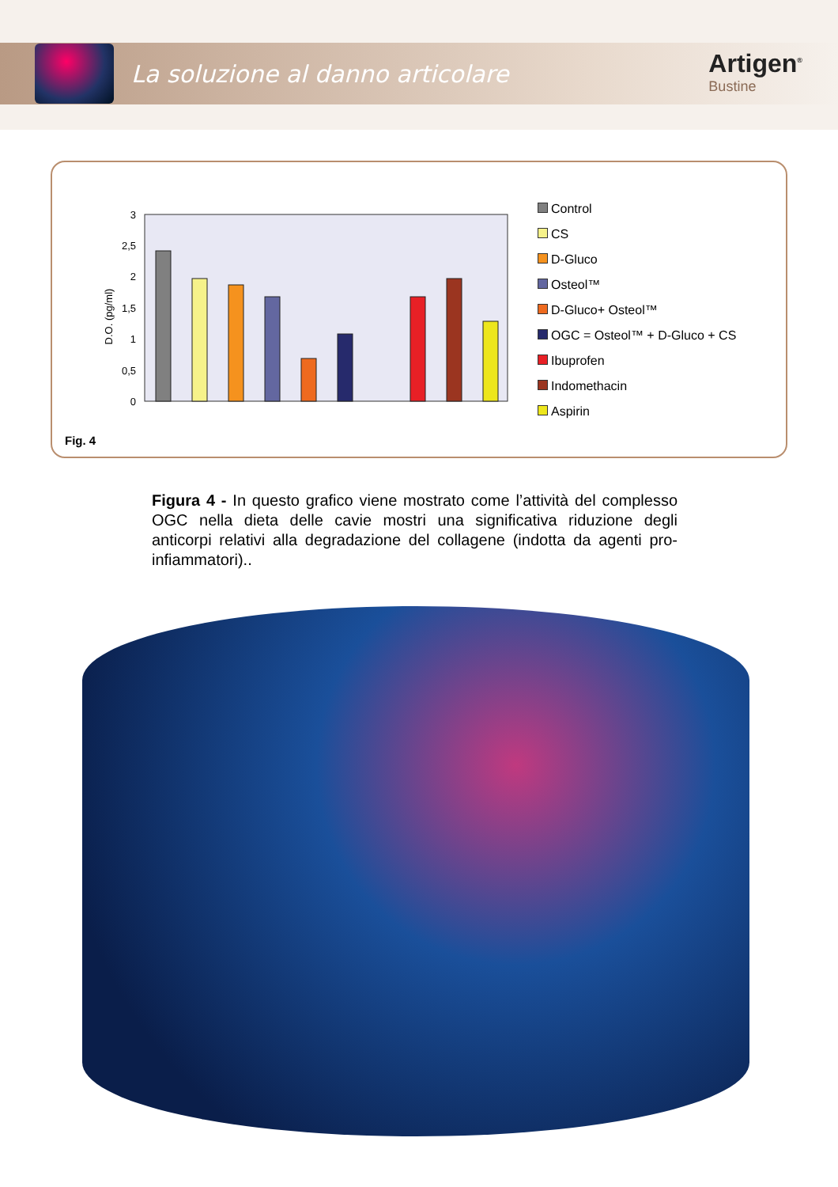La soluzione al danno articolare
Artigen<sup>®</sup>
Bustine
3
2,5
2
1,5
1
0,5
0
D.O. (pg/ml)
Control
CS
D-Gluco
Osteol™
D-Gluco+ Osteol™
OGC = Osteol™ + D-Gluco + CS
Ibuprofen
Indomethacin
Aspirin
Fig. 4
Figura 4 - In questo grafico viene mostrato come l’attività del complesso OGC nella dieta delle cavie mostri una significativa riduzione degli anticorpi relativi alla degradazione del collagene (indotta da agenti pro-infiammatori)..